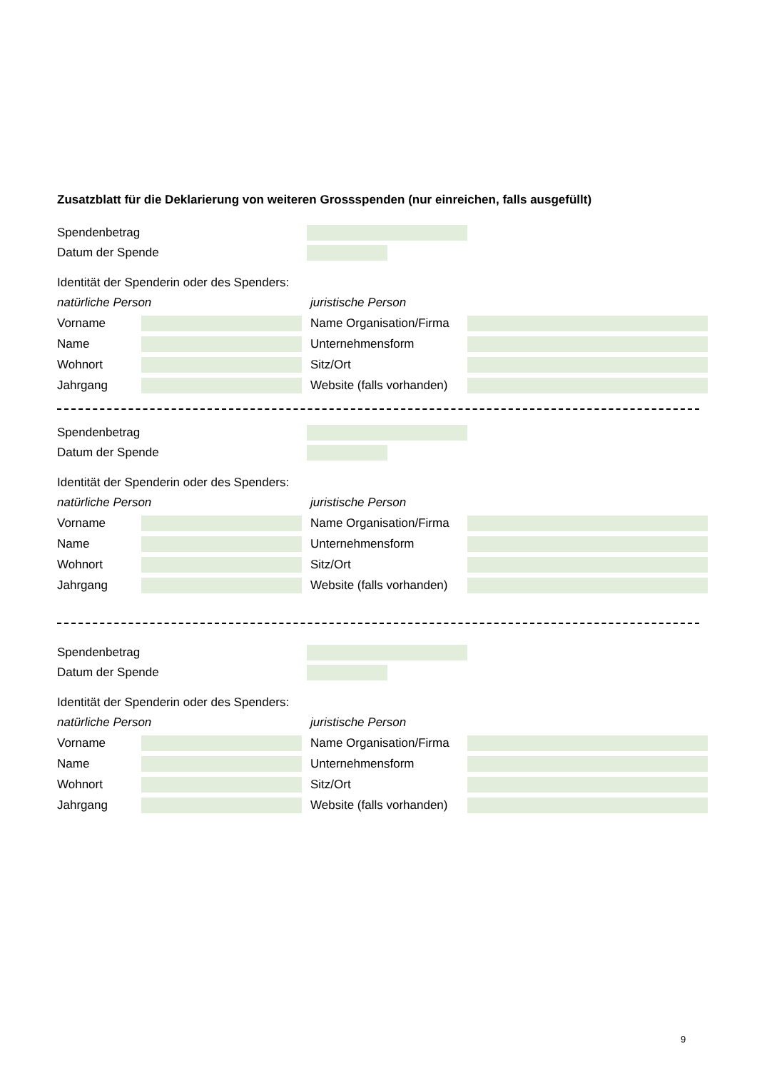Zusatzblatt für die Deklarierung von weiteren Grossspenden (nur einreichen, falls ausgefüllt)
Spendenbetrag
Datum der Spende
Identität der Spenderin oder des Spenders:
natürliche Person
Vorname
Name
Wohnort
Jahrgang
juristische Person
Name Organisation/Firma
Unternehmensform
Sitz/Ort
Website (falls vorhanden)
Spendenbetrag
Datum der Spende
Identität der Spenderin oder des Spenders:
natürliche Person
Vorname
Name
Wohnort
Jahrgang
juristische Person
Name Organisation/Firma
Unternehmensform
Sitz/Ort
Website (falls vorhanden)
Spendenbetrag
Datum der Spende
Identität der Spenderin oder des Spenders:
natürliche Person
Vorname
Name
Wohnort
Jahrgang
juristische Person
Name Organisation/Firma
Unternehmensform
Sitz/Ort
Website (falls vorhanden)
9